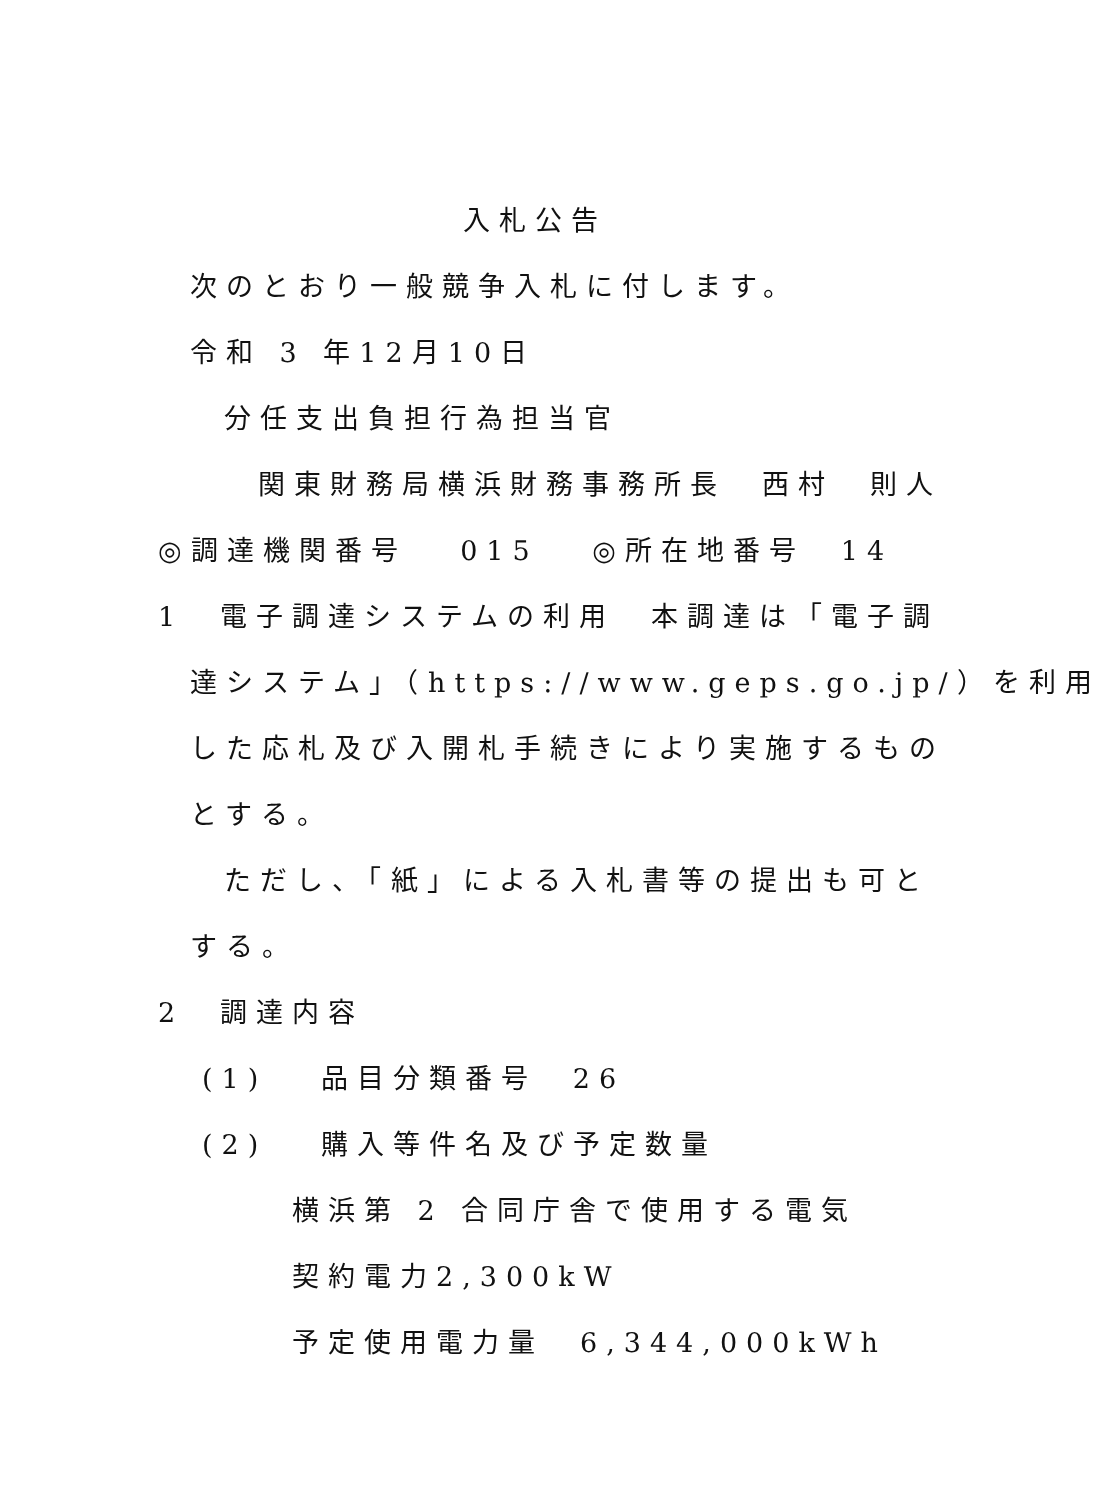入札公告
次のとおり一般競争入札に付します。
令和 3 年12月10日
分任支出負担行為担当官
関東財務局横浜財務事務所長　西村　則人
◎調達機関番号　 015　 ◎所在地番号　14
1　電子調達システムの利用　本調達は「電子調
達システム」（https://www.geps.go.jp/）を利用
した応札及び入開札手続きにより実施するもの
とする。
ただし、「紙」による入札書等の提出も可と
する。
2　調達内容
(1)　 品目分類番号　26
(2)　 購入等件名及び予定数量
横浜第 2 合同庁舎で使用する電気
契約電力2,300kW
予定使用電力量　6,344,000kWh